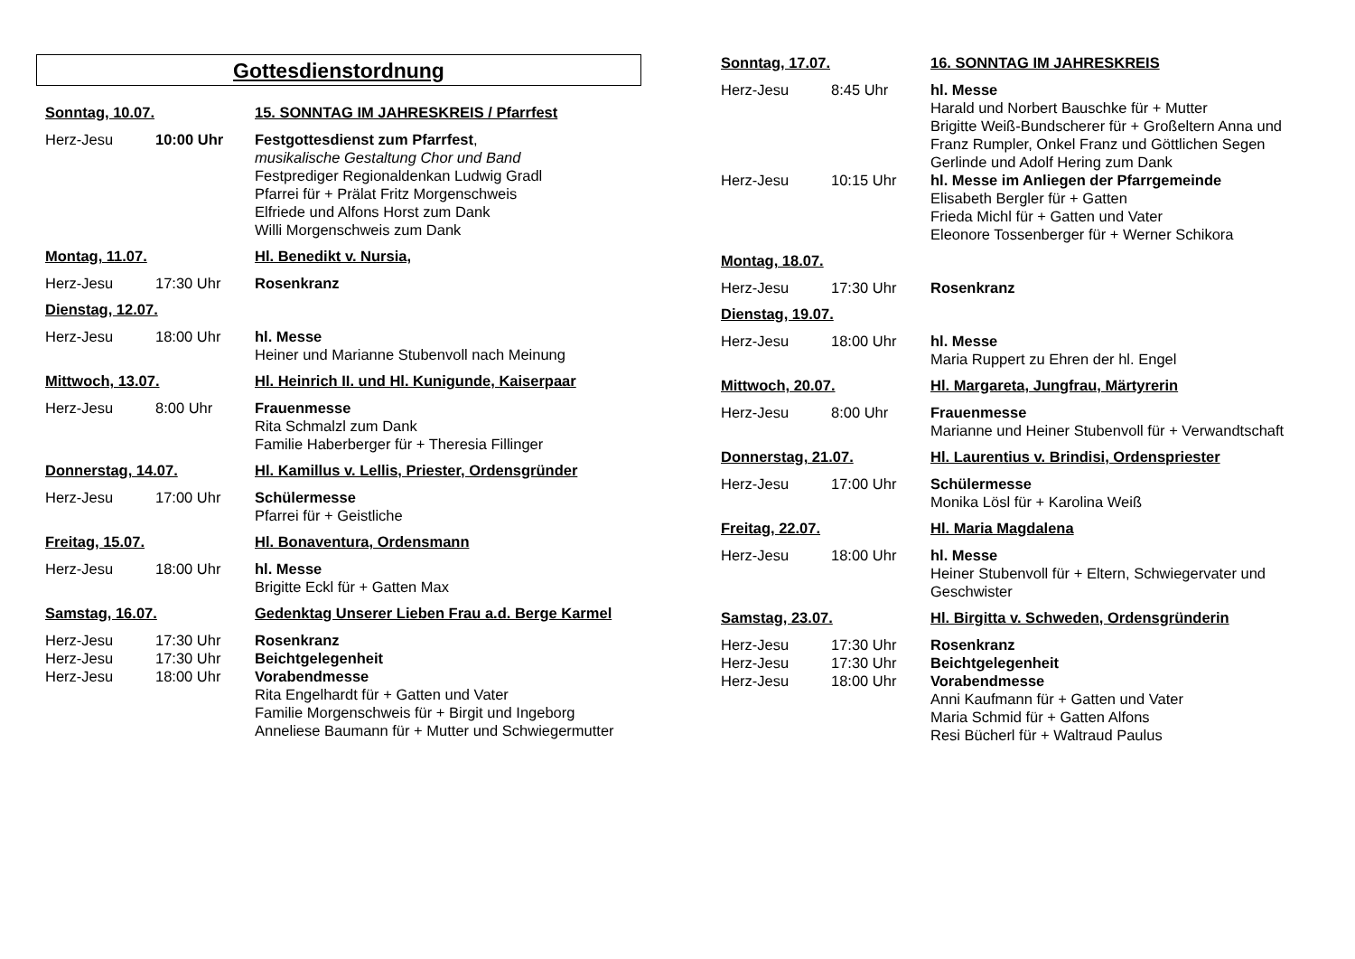Gottesdienstordnung
Sonntag, 10.07. 15. SONNTAG IM JAHRESKREIS / Pfarrfest
Herz-Jesu 10:00 Uhr Festgottesdienst zum Pfarrfest,
musikalische Gestaltung Chor und Band
Festprediger Regionaldenkan Ludwig Gradl
Pfarrei für + Prälat Fritz Morgenschweis
Elfriede und Alfons Horst zum Dank
Willi Morgenschweis zum Dank
Montag, 11.07. Hl. Benedikt v. Nursia,
Herz-Jesu 17:30 Uhr Rosenkranz
Dienstag, 12.07.
Herz-Jesu 18:00 Uhr hl. Messe
Heiner und Marianne Stubenvoll nach Meinung
Mittwoch, 13.07. Hl. Heinrich II. und Hl. Kunigunde, Kaiserpaar
Herz-Jesu 8:00 Uhr Frauenmesse
Rita Schmalzl zum Dank
Familie Haberberger für + Theresia Fillinger
Donnerstag, 14.07. Hl. Kamillus v. Lellis, Priester, Ordensgründer
Herz-Jesu 17:00 Uhr Schülermesse
Pfarrei für + Geistliche
Freitag, 15.07. Hl. Bonaventura, Ordensmann
Herz-Jesu 18:00 Uhr hl. Messe
Brigitte Eckl für + Gatten Max
Samstag, 16.07. Gedenktag Unserer Lieben Frau a.d. Berge Karmel
Herz-Jesu 17:30 Uhr Rosenkranz
Herz-Jesu 17:30 Uhr Beichtgelegenheit
Herz-Jesu 18:00 Uhr Vorabendmesse
Rita Engelhardt für + Gatten und Vater
Familie Morgenschweis für + Birgit und Ingeborg
Anneliese Baumann für + Mutter und Schwiegermutter
Sonntag, 17.07. 16. SONNTAG IM JAHRESKREIS
Herz-Jesu 8:45 Uhr hl. Messe
Harald und Norbert Bauschke für + Mutter
Brigitte Weiß-Bundscherer für + Großeltern Anna und Franz Rumpler, Onkel Franz und Göttlichen Segen
Gerlinde und Adolf Hering zum Dank
Herz-Jesu 10:15 Uhr hl. Messe im Anliegen der Pfarrgemeinde
Elisabeth Bergler für + Gatten
Frieda Michl für + Gatten und Vater
Eleonore Tossenberger für + Werner Schikora
Montag, 18.07.
Herz-Jesu 17:30 Uhr Rosenkranz
Dienstag, 19.07.
Herz-Jesu 18:00 Uhr hl. Messe
Maria Ruppert zu Ehren der hl. Engel
Mittwoch, 20.07. Hl. Margareta, Jungfrau, Märtyrerin
Herz-Jesu 8:00 Uhr Frauenmesse
Marianne und Heiner Stubenvoll für + Verwandtschaft
Donnerstag, 21.07. Hl. Laurentius v. Brindisi, Ordenspriester
Herz-Jesu 17:00 Uhr Schülermesse
Monika Lösl für + Karolina Weiß
Freitag, 22.07. Hl. Maria Magdalena
Herz-Jesu 18:00 Uhr hl. Messe
Heiner Stubenvoll für + Eltern, Schwiegervater und Geschwister
Samstag, 23.07. Hl. Birgitta v. Schweden, Ordensgründerin
Herz-Jesu 17:30 Uhr Rosenkranz
Herz-Jesu 17:30 Uhr Beichtgelegenheit
Herz-Jesu 18:00 Uhr Vorabendmesse
Anni Kaufmann für + Gatten und Vater
Maria Schmid für + Gatten Alfons
Resi Bücherl für + Waltraud Paulus